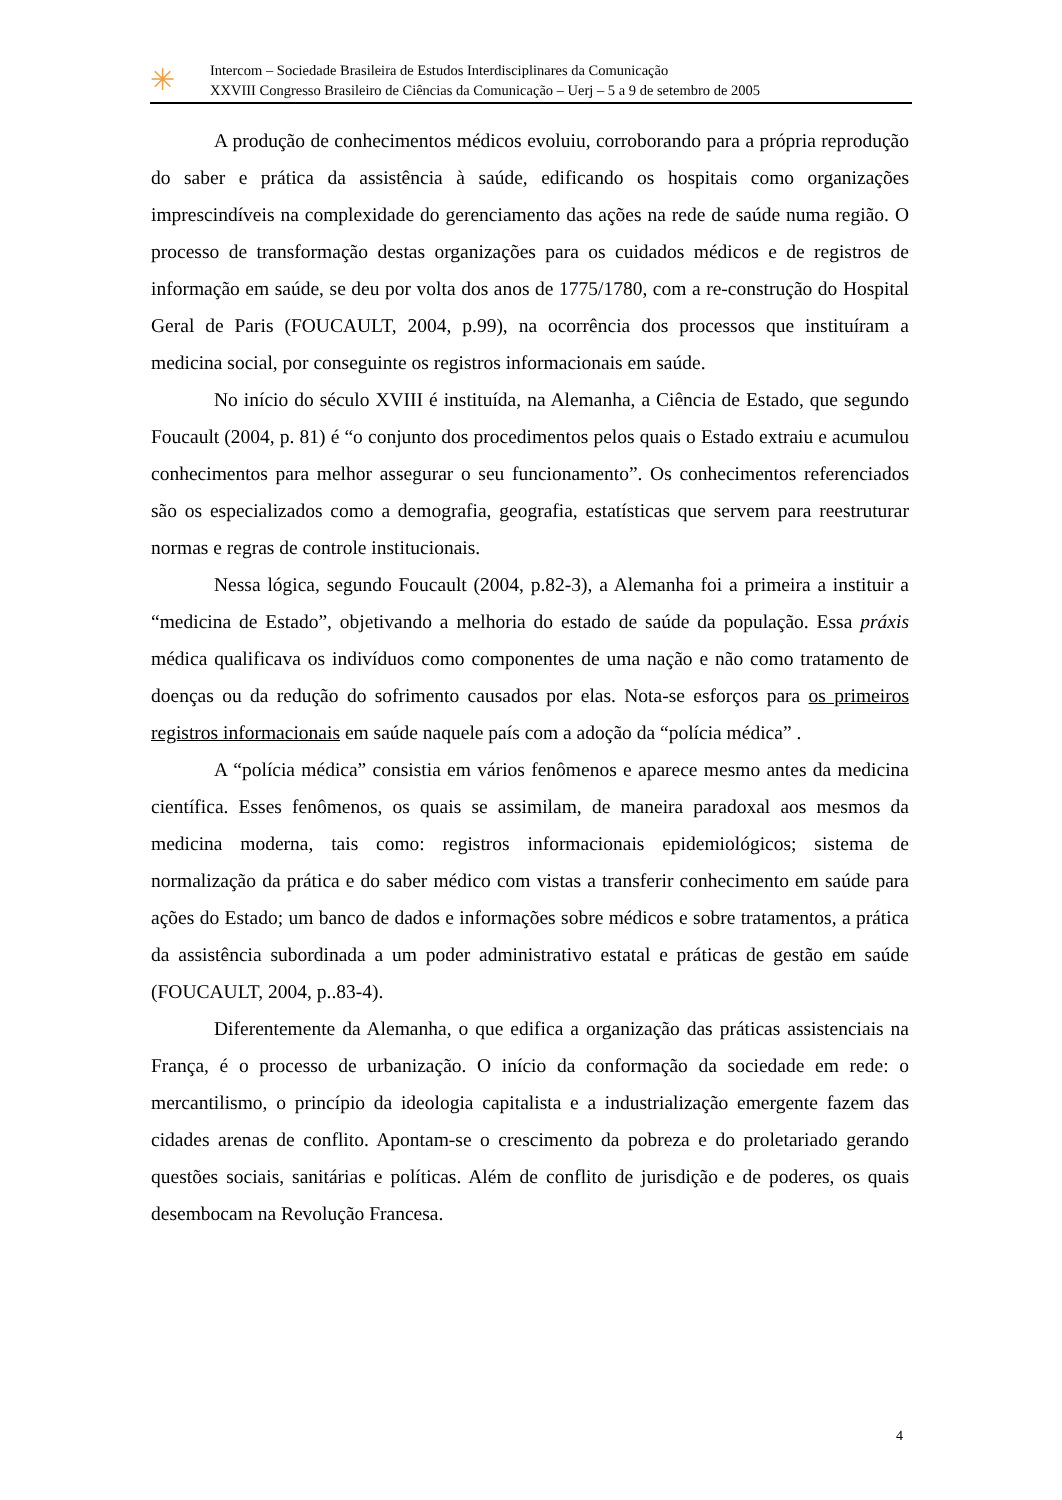✳
Intercom – Sociedade Brasileira de Estudos Interdisciplinares da Comunicação
XXVIII Congresso Brasileiro de Ciências da Comunicação – Uerj – 5 a 9 de setembro de 2005
A produção de conhecimentos médicos evoluiu, corroborando para a própria reprodução do saber e prática da assistência à saúde, edificando os hospitais como organizações imprescindíveis na complexidade do gerenciamento das ações na rede de saúde numa região. O processo de transformação destas organizações para os cuidados médicos e de registros de informação em saúde, se deu por volta dos anos de 1775/1780, com a re-construção do Hospital Geral de Paris (FOUCAULT, 2004, p.99), na ocorrência dos processos que instituíram a medicina social, por conseguinte os registros informacionais em saúde.
No início do século XVIII é instituída, na Alemanha, a Ciência de Estado, que segundo Foucault (2004, p. 81) é “o conjunto dos procedimentos pelos quais o Estado extraiu e acumulou conhecimentos para melhor assegurar o seu funcionamento”. Os conhecimentos referenciados são os especializados como a demografia, geografia, estatísticas que servem para reestruturar normas e regras de controle institucionais.
Nessa lógica, segundo Foucault (2004, p.82-3), a Alemanha foi a primeira a instituir a “medicina de Estado”, objetivando a melhoria do estado de saúde da população. Essa práxis médica qualificava os indivíduos como componentes de uma nação e não como tratamento de doenças ou da redução do sofrimento causados por elas. Nota-se esforços para os primeiros registros informacionais em saúde naquele país com a adoção da “polícia médica” .
A “polícia médica” consistia em vários fenômenos e aparece mesmo antes da medicina científica. Esses fenômenos, os quais se assimilam, de maneira paradoxal aos mesmos da medicina moderna, tais como: registros informacionais epidemiológicos; sistema de normalização da prática e do saber médico com vistas a transferir conhecimento em saúde para ações do Estado; um banco de dados e informações sobre médicos e sobre tratamentos, a prática da assistência subordinada a um poder administrativo estatal e práticas de gestão em saúde (FOUCAULT, 2004, p..83-4).
Diferentemente da Alemanha, o que edifica a organização das práticas assistenciais na França, é o processo de urbanização. O início da conformação da sociedade em rede: o mercantilismo, o princípio da ideologia capitalista e a industrialização emergente fazem das cidades arenas de conflito. Apontam-se o crescimento da pobreza e do proletariado gerando questões sociais, sanitárias e políticas. Além de conflito de jurisdição e de poderes, os quais desembocam na Revolução Francesa.
4